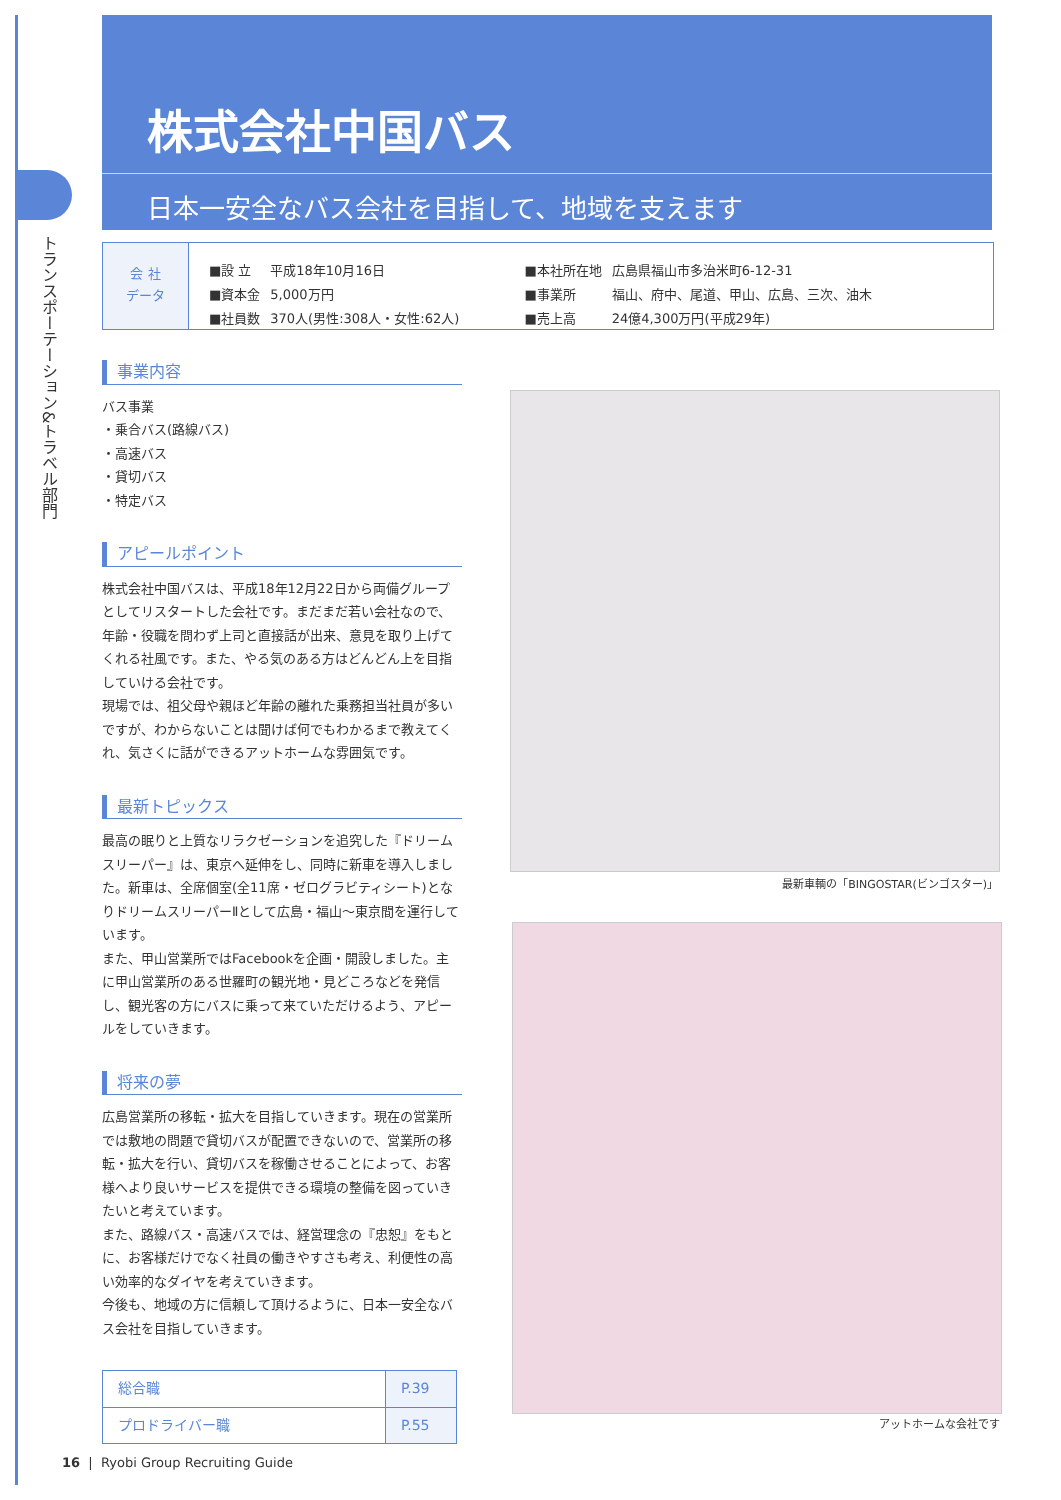トランスポーテーション&トラベル部門
株式会社中国バス
日本一安全なバス会社を目指して、地域を支えます
会 社
データ
| ■設 立 | 平成18年10月16日 | ■本社所在地 | 広島県福山市多治米町6-12-31 |
| ■資本金 | 5,000万円 | ■事業所 | 福山、府中、尾道、甲山、広島、三次、油木 |
| ■社員数 | 370人(男性:308人・女性:62人) | ■売上高 | 24億4,300万円(平成29年) |
事業内容
バス事業
・乗合バス(路線バス)
・高速バス
・貸切バス
・特定バス
アピールポイント
株式会社中国バスは、平成18年12月22日から両備グループとしてリスタートした会社です。まだまだ若い会社なので、年齢・役職を問わず上司と直接話が出来、意見を取り上げてくれる社風です。また、やる気のある方はどんどん上を目指していける会社です。
現場では、祖父母や親ほど年齢の離れた乗務担当社員が多いですが、わからないことは聞けば何でもわかるまで教えてくれ、気さくに話ができるアットホームな雰囲気です。
最新トピックス
最高の眠りと上質なリラクゼーションを追究した『ドリームスリーパー』は、東京へ延伸をし、同時に新車を導入しました。新車は、全席個室(全11席・ゼログラビティシート)となりドリームスリーパーⅡとして広島・福山～東京間を運行しています。
また、甲山営業所ではFacebookを企画・開設しました。主に甲山営業所のある世羅町の観光地・見どころなどを発信し、観光客の方にバスに乗って来ていただけるよう、アピールをしていきます。
将来の夢
広島営業所の移転・拡大を目指していきます。現在の営業所では敷地の問題で貸切バスが配置できないので、営業所の移転・拡大を行い、貸切バスを稼働させることによって、お客様へより良いサービスを提供できる環境の整備を図っていきたいと考えています。
また、路線バス・高速バスでは、経営理念の『忠恕』をもとに、お客様だけでなく社員の働きやすさも考え、利便性の高い効率的なダイヤを考えていきます。
今後も、地域の方に信頼して頂けるように、日本一安全なバス会社を目指していきます。
| 総合職 | P.39 |
| プロドライバー職 | P.55 |
最新車輌の「BINGOSTAR(ビンゴスター)」
アットホームな会社です
16 | Ryobi Group Recruiting Guide